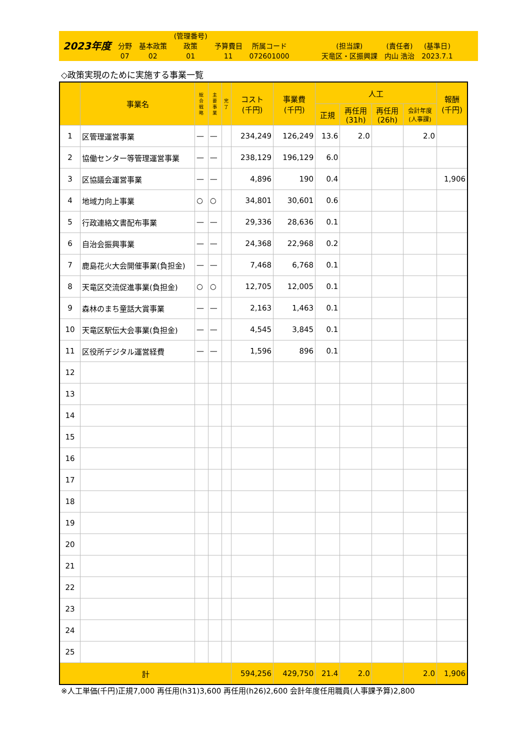2023年度
分野
07
基本政策
02
(管理番号)
政策
01
予算費目
11
所属コード
072601000
(担当課)
天竜区・区振興課
(責任者)
内山 浩治
(基準日)
2023.7.1
◇政策実現のために実施する事業一覧
| | 事業名 | 総 合 戦 略 | 主 要 事 業 | 完 了 | コスト (千円) | 事業費 (千円) | 人工 | | | | 報酬 (千円) |
| --- | --- | --- | --- | --- | --- | --- | --- | --- | --- | --- | --- |
| | | | | | | | 正規 | 再任用 (31h) | 再任用 (26h) | 会計年度 (人事課) | |
| 1 | 区管理運営事業 | — | — | | 234,249 | 126,249 | 13.6 | 2.0 | | 2.0 | |
| 2 | 協働センター等管理運営事業 | — | — | | 238,129 | 196,129 | 6.0 | | | | |
| 3 | 区協議会運営事業 | — | — | | 4,896 | 190 | 0.4 | | | | 1,906 |
| 4 | 地域力向上事業 | ○ | ○ | | 34,801 | 30,601 | 0.6 | | | | |
| 5 | 行政連絡文書配布事業 | — | — | | 29,336 | 28,636 | 0.1 | | | | |
| 6 | 自治会振興事業 | — | — | | 24,368 | 22,968 | 0.2 | | | | |
| 7 | 鹿島花火大会開催事業(負担金) | — | — | | 7,468 | 6,768 | 0.1 | | | | |
| 8 | 天竜区交流促進事業(負担金) | ○ | ○ | | 12,705 | 12,005 | 0.1 | | | | |
| 9 | 森林のまち童話大賞事業 | — | — | | 2,163 | 1,463 | 0.1 | | | | |
| 10 | 天竜区駅伝大会事業(負担金) | — | — | | 4,545 | 3,845 | 0.1 | | | | |
| 11 | 区役所デジタル運営経費 | — | — | | 1,596 | 896 | 0.1 | | | | |
| 12 | | | | | | | | | | | |
| 13 | | | | | | | | | | | |
| 14 | | | | | | | | | | | |
| 15 | | | | | | | | | | | |
| 16 | | | | | | | | | | | |
| 17 | | | | | | | | | | | |
| 18 | | | | | | | | | | | |
| 19 | | | | | | | | | | | |
| 20 | | | | | | | | | | | |
| 21 | | | | | | | | | | | |
| 22 | | | | | | | | | | | |
| 23 | | | | | | | | | | | |
| 24 | | | | | | | | | | | |
| 25 | | | | | | | | | | | |
| 計 | | | | | 594,256 | 429,750 | 21.4 | 2.0 | | 2.0 | 1,906 |
※人工単価(千円)正規7,000 再任用(h31)3,600 再任用(h26)2,600 会計年度任用職員(人事課予算)2,800